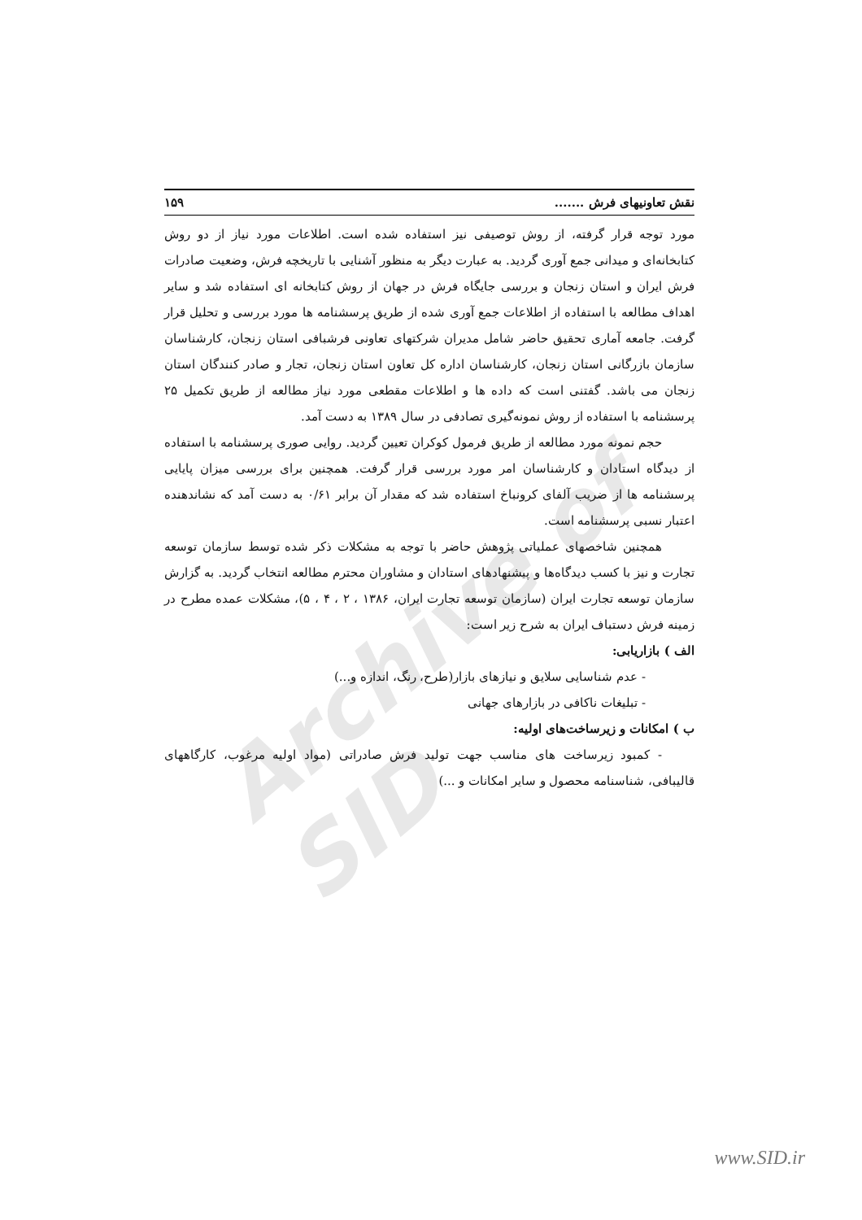Archive of SID
نقش تعاونیهای فرش ....... ۱۵۹
مورد توجه قرار گرفته، از روش توصیفی نیز استفاده شده است. اطلاعات مورد نیاز از دو روش کتابخانه‌ای و میدانی جمع آوری گردید. به عبارت دیگر به منظور آشنایی با تاریخچه فرش، وضعیت صادرات فرش ایران و استان زنجان و بررسی جایگاه فرش در جهان از روش کتابخانه ای استفاده شد و سایر اهداف مطالعه با استفاده از اطلاعات جمع آوری شده از طریق پرسشنامه ها مورد بررسی و تحلیل قرار گرفت. جامعه آماری تحقیق حاضر شامل مدیران شرکتهای تعاونی فرشبافی استان زنجان، کارشناسان سازمان بازرگانی استان زنجان، کارشناسان اداره کل تعاون استان زنجان، تجار و صادر کنندگان استان زنجان می باشد. گفتنی است که داده ها و اطلاعات مقطعی مورد نیاز مطالعه از طریق تکمیل ۲۵ پرسشنامه با استفاده از روش نمونه‌گیری تصادفی در سال ۱۳۸۹ به دست آمد.
حجم نمونه مورد مطالعه از طریق فرمول کوکران تعیین گردید. روایی صوری پرسشنامه با استفاده از دیدگاه استادان و کارشناسان امر مورد بررسی قرار گرفت. همچنین برای بررسی میزان پایایی پرسشنامه ها از ضریب آلفای کرونباخ استفاده شد که مقدار آن برابر ۰/۶۱ به دست آمد که نشاندهنده اعتبار نسبی پرسشنامه است.
همچنین شاخصهای عملیاتی پژوهش حاضر با توجه به مشکلات ذکر شده توسط سازمان توسعه تجارت و نیز با کسب دیدگاه‌ها و پیشنهادهای استادان و مشاوران محترم مطالعه انتخاب گردید. به گزارش سازمان توسعه تجارت ایران (سازمان توسعه تجارت ایران، ۱۳۸۶ ، ۲ ، ۴ ، ۵)، مشکلات عمده مطرح در زمینه فرش دستباف ایران به شرح زیر است:
الف ) بازاریابی:
- عدم شناسایی سلایق و نیازهای بازار(طرح، رنگ، اندازه و...)
- تبلیغات ناکافی در بازارهای جهانی
ب ) امکانات و زیرساخت‌های اولیه:
- کمبود زیرساخت های مناسب جهت تولید فرش صادراتی (مواد اولیه مرغوب، کارگاههای قالیبافی، شناسنامه محصول و سایر امکانات و ...)
www.SID.ir